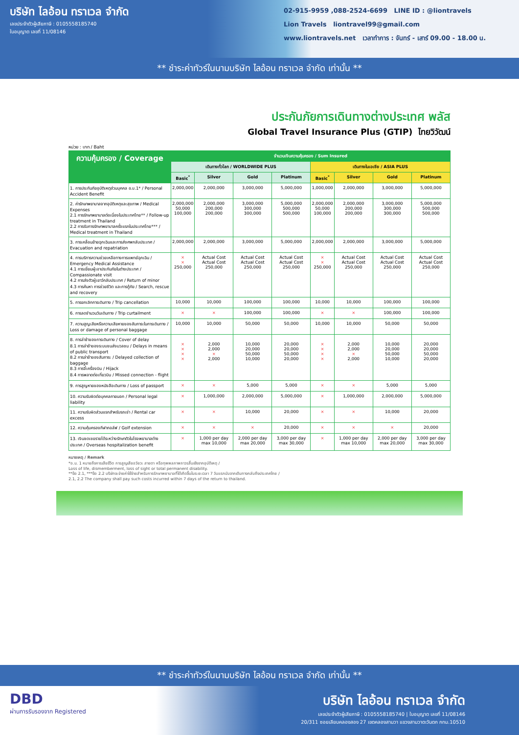บริษัท ไลอ้อน ทราเวล จำกัด
เลขประจำตัวผู้เสียภาษี : 0105558185740
ใบอนุญาต เลขที่ 11/08146
02-915-9959 ,088-2524-6699 LINE ID : @liontravels
Lion Travels liontravel99@gmail.com
www.liontravels.net เวลาทำการ : จันทร์ - เสาร์ 09.00 - 18.00 น.
** ชำระค่าทัวร์ในนามบริษัท ไลอ้อน ทราเวล จำกัด เท่านั้น **
ประกันภัยการเดินทางต่างประเทศ พลัส
Global Travel Insurance Plus (GTIP) ไทยวิวัฒน์
หน่วย : บาท / Baht
| ความคุ้มครอง / Coverage | จำนวนเงินความคุ้มครอง / Sum Insured | | | | | | | |
| --- | --- | --- | --- | --- | --- | --- | --- | --- |
| | เดินทางทั่วโลก / WORLDWIDE PLUS | | | | เดินทางในเอเชีย / ASIA PLUS | | | |
| | Basic<sup>*</sup> | Silver | Gold | Platinum | Basic<sup>*</sup> | Silver | Gold | Platinum |
| 1. การประกันภัยอุบัติเหตุส่วนบุคคล อ.บ.1* / Personal Accident Benefit | 2,000,000 | 2,000,000 | 3,000,000 | 5,000,000 | 1,000,000 | 2,000,000 | 3,000,000 | 5,000,000 |
| 2. ค่ารักษาพยาบาลจากอุบัติเหตุและสุขภาพ / Medical Expenses 2.1 การรักษาพยาบาลต่อเนื่องในประเทศไทย** / Follow-up treatment in Thailand 2.2 การรับการรักษาพยาบาลครั้งแรกในประเทศไทย*** / Medical treatment in Thailand | 2,000,000 50,000 100,000 | 2,000,000 200,000 200,000 | 3,000,000 300,000 300,000 | 5,000,000 500,000 500,000 | 2,000,000 50,000 100,000 | 2,000,000 200,000 200,000 | 3,000,000 300,000 300,000 | 5,000,000 500,000 500,000 |
| 3. การเคลื่อนย้ายฉุกเฉินและการส่งศพกลับประเทศ / Evacuation and repatriation | 2,000,000 | 2,000,000 | 3,000,000 | 5,000,000 | 2,000,000 | 2,000,000 | 3,000,000 | 5,000,000 |
| 4. การบริการความช่วยเหลือทางการแพทย์ฉุกเฉิน / Emergency Medical Assistance 4.1 การเยี่ยมผู้เอาประกันภัยในต่างประเทศ / Compassionate visit 4.2 การส่งตัวผู้เยาว์กลับประเทศ / Return of minor 4.3 การค้นหา การช่วยชีวิต และการกู้ภัย / Search, rescue and recovery | × × 250,000 | Actual Cost Actual Cost 250,000 | Actual Cost Actual Cost 250,000 | Actual Cost Actual Cost 250,000 | × × 250,000 | Actual Cost Actual Cost 250,000 | Actual Cost Actual Cost 250,000 | Actual Cost Actual Cost 250,000 |
| 5. การยกเลิกการเดินทาง / Trip cancellation | 10,000 | 10,000 | 100,000 | 100,000 | 10,000 | 10,000 | 100,000 | 100,000 |
| 6. การลดจำนวนวันเดินทาง / Trip curtailment | × | × | 100,000 | 100,000 | × | × | 100,000 | 100,000 |
| 7. ความสูญเสียหรือความเสียหายของสัมภาระในการเดินทาง / Loss or damage of personal baggage | 10,000 | 10,000 | 50,000 | 50,000 | 10,000 | 10,000 | 50,000 | 50,000 |
| 8. การล่าช้าของการเดินทาง / Cover of delay 8.1 การล่าช้าของระบบขนส่งมวลชน / Delays in means of public transport 8.2 การล่าช้าของสัมภาระ / Delayed collection of baggage 8.3 การจี้เครื่องบิน / Hijack 8.4 การพลาดต่อเที่ยวบิน / Missed connection - flight | × × × × | 2,000 2,000 × 2,000 | 10,000 20,000 50,000 10,000 | 20,000 20,000 50,000 20,000 | × × × × | 2,000 2,000 × 2,000 | 10,000 20,000 50,000 10,000 | 20,000 20,000 50,000 20,000 |
| 9. การสูญหายของหนังสือเดินทาง / Loss of passport | × | × | 5,000 | 5,000 | × | × | 5,000 | 5,000 |
| 10. ความรับผิดต่อบุคคลภายนอก / Personal legal liability | × | 1,000,000 | 2,000,000 | 5,000,000 | × | 1,000,000 | 2,000,000 | 5,000,000 |
| 11. ความรับผิดส่วนแรกสำหรับรถเช่า / Rental car excess | × | × | 10,000 | 20,000 | × | × | 10,000 | 20,000 |
| 12. ความคุ้มครองกีฬากอล์ฟ / Golf extension | × | × | × | 20,000 | × | × | × | 20,000 |
| 13. เงินชดเชยรายได้ระหว่างรักษาตัวในโรงพยาบาลต่างประเทศ / Overseas hospitalization benefit | × | 1,000 per day max 10,000 | 2,000 per day max 20,000 | 3,000 per day max 30,000 | × | 1,000 per day max 10,000 | 2,000 per day max 20,000 | 3,000 per day max 30,000 |
หมายเหตุ / Remark
*อ.บ. 1 หมายถึงการเสียชีวิต การสูญเสียอวัยวะ สายตา หรือทุพพลภาพถาวรสิ้นเชิงจากอุบัติเหตุ /
Loss of life, dismemberment, loss of sight or total permanent disability.
**ข้อ 2.1, ***ข้อ 2.2 บริษัทจะจ่ายค่าใช้จ่ายสำหรับการรักษาพยาบาลที่ได้เกิดขึ้นในระยะเวลา 7 วันแรกนับจากเดินทางกลับถึงประเทศไทย /
2.1, 2.2 The company shall pay such costs incurred within 7 days of the return to thailand.
** ชำระค่าทัวร์ในนามบริษัท ไลอ้อน ทราเวล จำกัด เท่านั้น **
DBD
ผ่านการรับรองจาก Registered
บริษัท ไลอ้อน ทราเวล จำกัด
เลขประจำตัวผู้เสียภาษี : 0105558185740 | ใบอนุญาต เลขที่ 11/08146
20/311 ซอยเลียบคลองสอง 27 เขตคลองสามวา แขวงสามวาตะวันตก กทม.10510